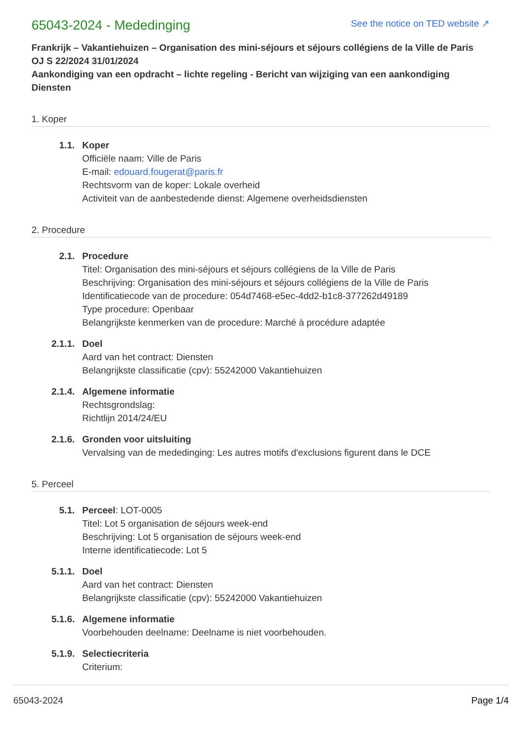65043-2024 - Mededinging
See the notice on TED website ↗
Frankrijk – Vakantiehuizen – Organisation des mini-séjours et séjours collégiens de la Ville de Paris
OJ S 22/2024 31/01/2024
Aankondiging van een opdracht – lichte regeling - Bericht van wijziging van een aankondiging
Diensten
1. Koper
1.1. Koper
Officiële naam: Ville de Paris
E-mail: edouard.fougerat@paris.fr
Rechtsvorm van de koper: Lokale overheid
Activiteit van de aanbestedende dienst: Algemene overheidsdiensten
2. Procedure
2.1. Procedure
Titel: Organisation des mini-séjours et séjours collégiens de la Ville de Paris
Beschrijving: Organisation des mini-séjours et séjours collégiens de la Ville de Paris
Identificatiecode van de procedure: 054d7468-e5ec-4dd2-b1c8-377262d49189
Type procedure: Openbaar
Belangrijkste kenmerken van de procedure: Marché à procédure adaptée
2.1.1. Doel
Aard van het contract: Diensten
Belangrijkste classificatie (cpv): 55242000 Vakantiehuizen
2.1.4. Algemene informatie
Rechtsgrondslag:
Richtlijn 2014/24/EU
2.1.6. Gronden voor uitsluiting
Vervalsing van de mededinging: Les autres motifs d'exclusions figurent dans le DCE
5. Perceel
5.1. Perceel: LOT-0005
Titel: Lot 5 organisation de séjours week-end
Beschrijving: Lot 5 organisation de séjours week-end
Interne identificatiecode: Lot 5
5.1.1. Doel
Aard van het contract: Diensten
Belangrijkste classificatie (cpv): 55242000 Vakantiehuizen
5.1.6. Algemene informatie
Voorbehouden deelname: Deelname is niet voorbehouden.
5.1.9. Selectiecriteria
Criterium:
65043-2024 Page 1/4